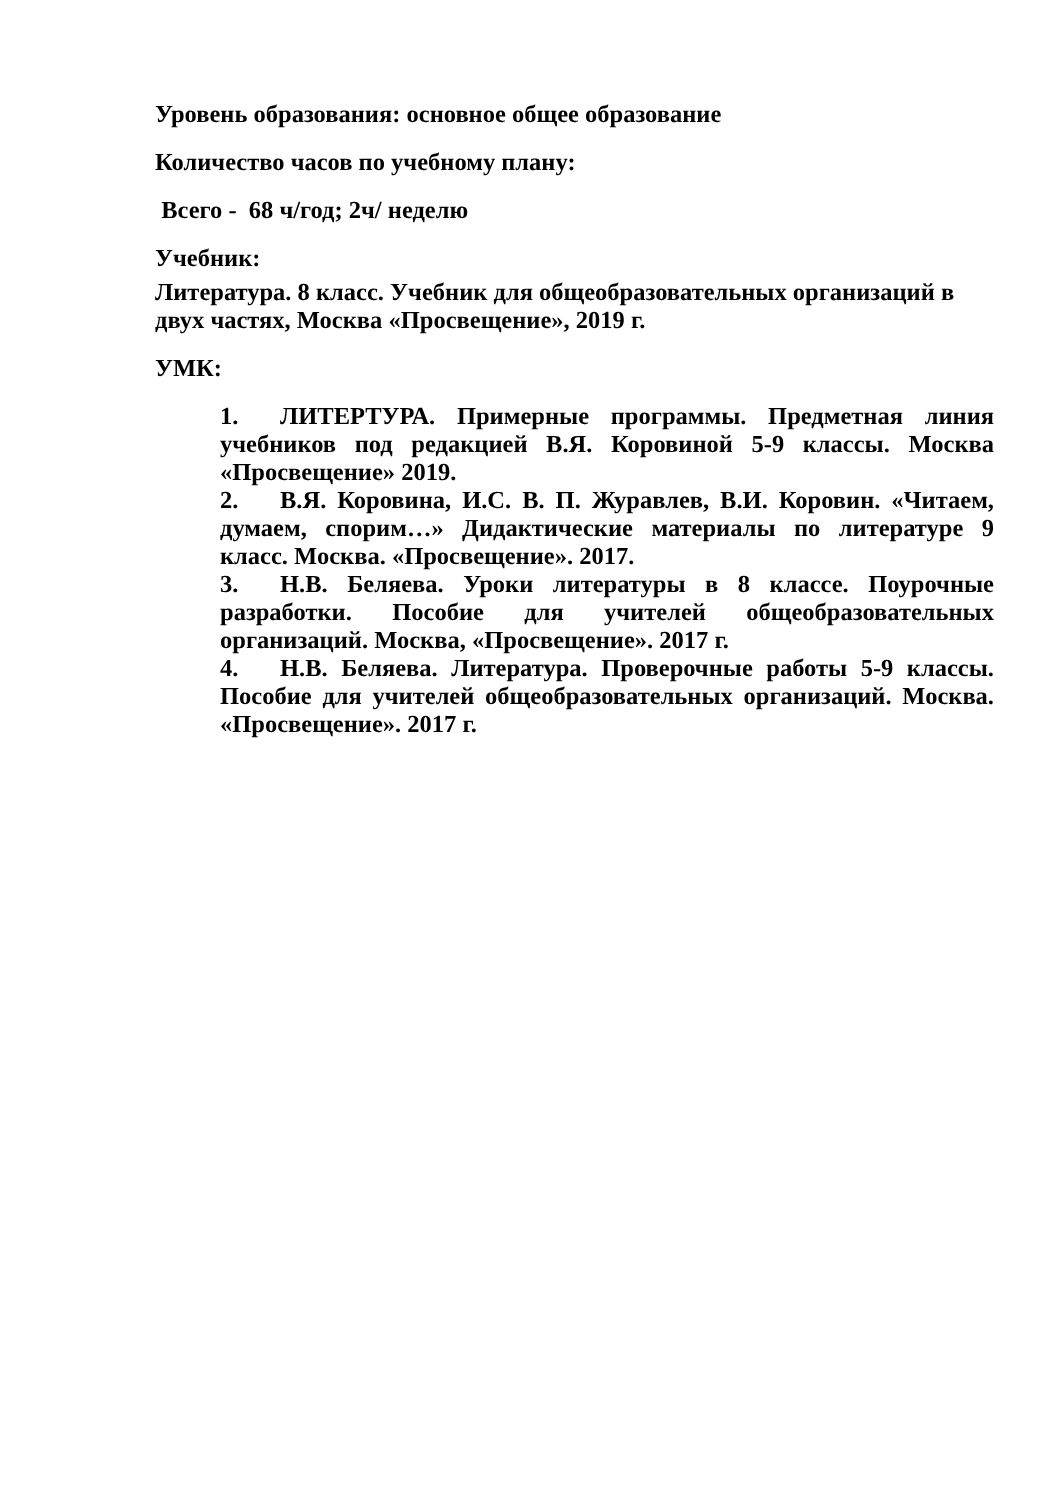Уровень образования: основное общее образование
Количество часов по учебному плану:
Всего - 68 ч/год; 2ч/ неделю
Учебник:
Литература. 8 класс. Учебник для общеобразовательных организаций в двух частях, Москва «Просвещение», 2019 г.
УМК:
1. ЛИТЕРТУРА. Примерные программы. Предметная линия учебников под редакцией В.Я. Коровиной 5-9 классы. Москва «Просвещение» 2019.
2. В.Я. Коровина, И.С. В. П. Журавлев, В.И. Коровин. «Читаем, думаем, спорим…» Дидактические материалы по литературе 9 класс. Москва. «Просвещение». 2017.
3. Н.В. Беляева. Уроки литературы в 8 классе. Поурочные разработки. Пособие для учителей общеобразовательных организаций. Москва, «Просвещение». 2017 г.
4. Н.В. Беляева. Литература. Проверочные работы 5-9 классы. Пособие для учителей общеобразовательных организаций. Москва. «Просвещение». 2017 г.